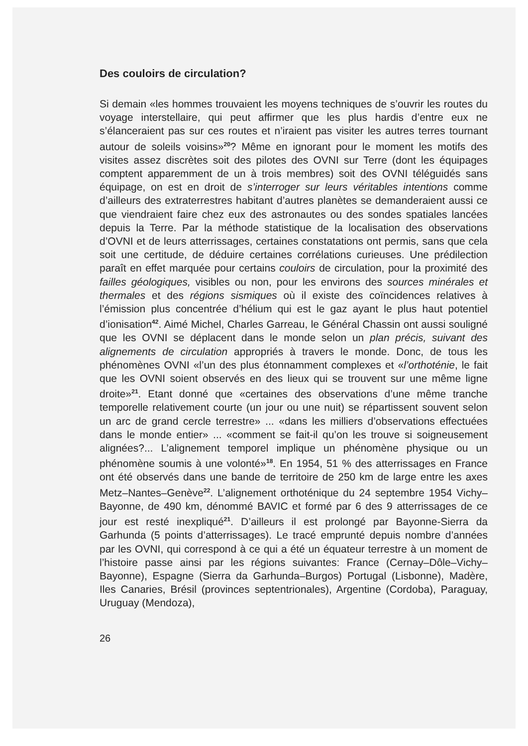Des couloirs de circulation?
Si demain «les hommes trouvaient les moyens techniques de s’ouvrir les routes du voyage interstellaire, qui peut affirmer que les plus hardis d’entre eux ne s’élanceraient pas sur ces routes et n’iraient pas visiter les autres terres tournant autour de soleils voisins»<sup>20</sup>? Même en ignorant pour le moment les motifs des visites assez discrètes soit des pilotes des OVNI sur Terre (dont les équipages comptent apparemment de un à trois membres) soit des OVNI téléguidés sans équipage, on est en droit de s’interroger sur leurs véritables intentions comme d’ailleurs des extraterrestres habitant d’autres planètes se demanderaient aussi ce que viendraient faire chez eux des astronautes ou des sondes spatiales lancées depuis la Terre. Par la méthode statistique de la localisation des observations d’OVNI et de leurs atterrissages, certaines constatations ont permis, sans que cela soit une certitude, de déduire certaines corrélations curieuses. Une prédilection paraît en effet marquée pour certains couloirs de circulation, pour la proximité des failles géologiques, visibles ou non, pour les environs des sources minérales et thermales et des régions sismiques où il existe des coïncidences relatives à l’émission plus concentrée d’hélium qui est le gaz ayant le plus haut potentiel d’ionisation<sup>42</sup>. Aimé Michel, Charles Garreau, le Général Chassin ont aussi souligné que les OVNI se déplacent dans le monde selon un plan précis, suivant des alignements de circulation appropriés à travers le monde. Donc, de tous les phénomènes OVNI «l’un des plus étonnamment complexes et «l’orthoténie, le fait que les OVNI soient observés en des lieux qui se trouvent sur une même ligne droite»<sup>21</sup>. Etant donné que «certaines des observations d’une même tranche temporelle relativement courte (un jour ou une nuit) se répartissent souvent selon un arc de grand cercle terrestre» ... «dans les milliers d’observations effectuées dans le monde entier» ... «comment se fait-il qu’on les trouve si soigneusement alignées?... L’alignement temporel implique un phénomène physique ou un phénomène soumis à une volonté»<sup>18</sup>. En 1954, 51 % des atterrissages en France ont été observés dans une bande de territoire de 250 km de large entre les axes Metz–Nantes–Genève<sup>22</sup>. L’alignement orthoténique du 24 septembre 1954 Vichy–Bayonne, de 490 km, dénommé BAVIC et formé par 6 des 9 atterrissages de ce jour est resté inexpliqué<sup>21</sup>. D’ailleurs il est prolongé par Bayonne-Sierra da Garhunda (5 points d’atterrissages). Le tracé emprunté depuis nombre d’années par les OVNI, qui correspond à ce qui a été un équateur terrestre à un moment de l’histoire passe ainsi par les régions suivantes: France (Cernay–Dôle–Vichy–Bayonne), Espagne (Sierra da Garhunda–Burgos) Portugal (Lisbonne), Madère, Iles Canaries, Brésil (provinces septentrionales), Argentine (Cordoba), Paraguay, Uruguay (Mendoza),
26